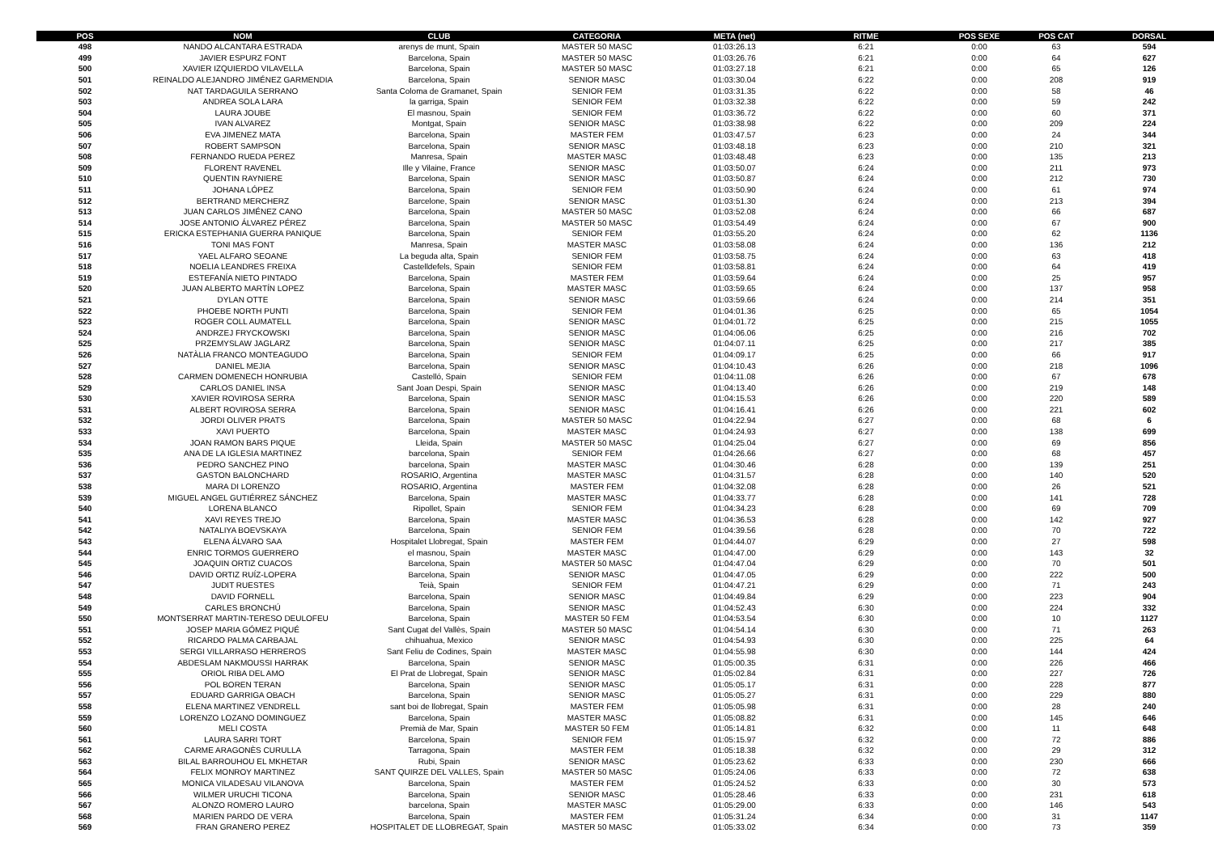| POS | NOM | CLUB | CATEGORIA | META (net) | RITME | POS SEXE | POS CAT | DORSAL |
| --- | --- | --- | --- | --- | --- | --- | --- | --- |
| 498 | NANDO ALCANTARA ESTRADA | arenys de munt, Spain | MASTER 50 MASC | 01:03:26.13 | 6:21 | 0:00 | 63 | 594 |
| 499 | JAVIER ESPURZ FONT | Barcelona, Spain | MASTER 50 MASC | 01:03:26.76 | 6:21 | 0:00 | 64 | 627 |
| 500 | XAVIER IZQUIERDO VILAVELLA | Barcelona, Spain | MASTER 50 MASC | 01:03:27.18 | 6:21 | 0:00 | 65 | 126 |
| 501 | REINALDO ALEJANDRO JIMÉNEZ GARMENDIA | Barcelona, Spain | SENIOR MASC | 01:03:30.04 | 6:22 | 0:00 | 208 | 919 |
| 502 | NAT TARDAGUILA SERRANO | Santa Coloma de Gramanet, Spain | SENIOR FEM | 01:03:31.35 | 6:22 | 0:00 | 58 | 46 |
| 503 | ANDREA SOLA LARA | la garriga, Spain | SENIOR FEM | 01:03:32.38 | 6:22 | 0:00 | 59 | 242 |
| 504 | LAURA JOUBE | El masnou, Spain | SENIOR FEM | 01:03:36.72 | 6:22 | 0:00 | 60 | 371 |
| 505 | IVAN ALVAREZ | Montgat, Spain | SENIOR MASC | 01:03:38.98 | 6:22 | 0:00 | 209 | 224 |
| 506 | EVA JIMENEZ MATA | Barcelona, Spain | MASTER FEM | 01:03:47.57 | 6:23 | 0:00 | 24 | 344 |
| 507 | ROBERT SAMPSON | Barcelona, Spain | SENIOR MASC | 01:03:48.18 | 6:23 | 0:00 | 210 | 321 |
| 508 | FERNANDO RUEDA PEREZ | Manresa, Spain | MASTER MASC | 01:03:48.48 | 6:23 | 0:00 | 135 | 213 |
| 509 | FLORENT RAVENEL | Ille y Vilaine, France | SENIOR MASC | 01:03:50.07 | 6:24 | 0:00 | 211 | 973 |
| 510 | QUENTIN RAYNIERE | Barcelona, Spain | SENIOR MASC | 01:03:50.87 | 6:24 | 0:00 | 212 | 730 |
| 511 | JOHANA LÓPEZ | Barcelona, Spain | SENIOR FEM | 01:03:50.90 | 6:24 | 0:00 | 61 | 974 |
| 512 | BERTRAND MERCHERZ | Barcelone, Spain | SENIOR MASC | 01:03:51.30 | 6:24 | 0:00 | 213 | 394 |
| 513 | JUAN CARLOS JIMÉNEZ CANO | Barcelona, Spain | MASTER 50 MASC | 01:03:52.08 | 6:24 | 0:00 | 66 | 687 |
| 514 | JOSE ANTONIO ÁLVAREZ PÉREZ | Barcelona, Spain | MASTER 50 MASC | 01:03:54.49 | 6:24 | 0:00 | 67 | 900 |
| 515 | ERICKA ESTEPHANIA GUERRA PANIQUE | Barcelona, Spain | SENIOR FEM | 01:03:55.20 | 6:24 | 0:00 | 62 | 1136 |
| 516 | TONI MAS FONT | Manresa, Spain | MASTER MASC | 01:03:58.08 | 6:24 | 0:00 | 136 | 212 |
| 517 | YAEL ALFARO SEOANE | La beguda alta, Spain | SENIOR FEM | 01:03:58.75 | 6:24 | 0:00 | 63 | 418 |
| 518 | NOELIA LEANDRES FREIXA | Castelldefels, Spain | SENIOR FEM | 01:03:58.81 | 6:24 | 0:00 | 64 | 419 |
| 519 | ESTEFANÍA NIETO PINTADO | Barcelona, Spain | MASTER FEM | 01:03:59.64 | 6:24 | 0:00 | 25 | 957 |
| 520 | JUAN ALBERTO MARTÍN LOPEZ | Barcelona, Spain | MASTER MASC | 01:03:59.65 | 6:24 | 0:00 | 137 | 958 |
| 521 | DYLAN OTTE | Barcelona, Spain | SENIOR MASC | 01:03:59.66 | 6:24 | 0:00 | 214 | 351 |
| 522 | PHOEBE NORTH PUNTI | Barcelona, Spain | SENIOR FEM | 01:04:01.36 | 6:25 | 0:00 | 65 | 1054 |
| 523 | ROGER COLL AUMATELL | Barcelona, Spain | SENIOR MASC | 01:04:01.72 | 6:25 | 0:00 | 215 | 1055 |
| 524 | ANDRZEJ FRYCKOWSKI | Barcelona, Spain | SENIOR MASC | 01:04:06.06 | 6:25 | 0:00 | 216 | 702 |
| 525 | PRZEMYSLAW JAGLARZ | Barcelona, Spain | SENIOR MASC | 01:04:07.11 | 6:25 | 0:00 | 217 | 385 |
| 526 | NATÀLIA FRANCO MONTEAGUDO | Barcelona, Spain | SENIOR FEM | 01:04:09.17 | 6:25 | 0:00 | 66 | 917 |
| 527 | DANIEL MEJIA | Barcelona, Spain | SENIOR MASC | 01:04:10.43 | 6:26 | 0:00 | 218 | 1096 |
| 528 | CARMEN DOMENECH HONRUBIA | Castelló, Spain | SENIOR FEM | 01:04:11.08 | 6:26 | 0:00 | 67 | 678 |
| 529 | CARLOS DANIEL INSA | Sant Joan Despi, Spain | SENIOR MASC | 01:04:13.40 | 6:26 | 0:00 | 219 | 148 |
| 530 | XAVIER ROVIROSA SERRA | Barcelona, Spain | SENIOR MASC | 01:04:15.53 | 6:26 | 0:00 | 220 | 589 |
| 531 | ALBERT ROVIROSA SERRA | Barcelona, Spain | SENIOR MASC | 01:04:16.41 | 6:26 | 0:00 | 221 | 602 |
| 532 | JORDI OLIVER PRATS | Barcelona, Spain | MASTER 50 MASC | 01:04:22.94 | 6:27 | 0:00 | 68 | 6 |
| 533 | XAVI PUERTO | Barcelona, Spain | MASTER MASC | 01:04:24.93 | 6:27 | 0:00 | 138 | 699 |
| 534 | JOAN RAMON BARS PIQUE | Lleida, Spain | MASTER 50 MASC | 01:04:25.04 | 6:27 | 0:00 | 69 | 856 |
| 535 | ANA DE LA IGLESIA MARTINEZ | barcelona, Spain | SENIOR FEM | 01:04:26.66 | 6:27 | 0:00 | 68 | 457 |
| 536 | PEDRO SANCHEZ PINO | barcelona, Spain | MASTER MASC | 01:04:30.46 | 6:28 | 0:00 | 139 | 251 |
| 537 | GASTON BALONCHARD | ROSARIO, Argentina | MASTER MASC | 01:04:31.57 | 6:28 | 0:00 | 140 | 520 |
| 538 | MARA DI LORENZO | ROSARIO, Argentina | MASTER FEM | 01:04:32.08 | 6:28 | 0:00 | 26 | 521 |
| 539 | MIGUEL ANGEL GUTIÉRREZ SÁNCHEZ | Barcelona, Spain | MASTER MASC | 01:04:33.77 | 6:28 | 0:00 | 141 | 728 |
| 540 | LORENA BLANCO | Ripollet, Spain | SENIOR FEM | 01:04:34.23 | 6:28 | 0:00 | 69 | 709 |
| 541 | XAVI REYES TREJO | Barcelona, Spain | MASTER MASC | 01:04:36.53 | 6:28 | 0:00 | 142 | 927 |
| 542 | NATALIYA BOEVSKAYA | Barcelona, Spain | SENIOR FEM | 01:04:39.56 | 6:28 | 0:00 | 70 | 722 |
| 543 | ELENA ÁLVARO SAA | Hospitalet Llobregat, Spain | MASTER FEM | 01:04:44.07 | 6:29 | 0:00 | 27 | 598 |
| 544 | ENRIC TORMOS GUERRERO | el masnou, Spain | MASTER MASC | 01:04:47.00 | 6:29 | 0:00 | 143 | 32 |
| 545 | JOAQUIN ORTIZ CUACOS | Barcelona, Spain | MASTER 50 MASC | 01:04:47.04 | 6:29 | 0:00 | 70 | 501 |
| 546 | DAVID ORTIZ RUÍZ-LOPERA | Barcelona, Spain | SENIOR MASC | 01:04:47.05 | 6:29 | 0:00 | 222 | 500 |
| 547 | JUDIT RUESTES | Teià, Spain | SENIOR FEM | 01:04:47.21 | 6:29 | 0:00 | 71 | 243 |
| 548 | DAVID FORNELL | Barcelona, Spain | SENIOR MASC | 01:04:49.84 | 6:29 | 0:00 | 223 | 904 |
| 549 | CARLES BRONCHÚ | Barcelona, Spain | SENIOR MASC | 01:04:52.43 | 6:30 | 0:00 | 224 | 332 |
| 550 | MONTSERRAT MARTIN-TERESO DEULOFEU | Barcelona, Spain | MASTER 50 FEM | 01:04:53.54 | 6:30 | 0:00 | 10 | 1127 |
| 551 | JOSEP MARIA GÓMEZ PIQUÉ | Sant Cugat del Vallès, Spain | MASTER 50 MASC | 01:04:54.14 | 6:30 | 0:00 | 71 | 263 |
| 552 | RICARDO PALMA CARBAJAL | chihuahua, Mexico | SENIOR MASC | 01:04:54.93 | 6:30 | 0:00 | 225 | 64 |
| 553 | SERGI VILLARRASO HERREROS | Sant Feliu de Codines, Spain | MASTER MASC | 01:04:55.98 | 6:30 | 0:00 | 144 | 424 |
| 554 | ABDESLAM NAKMOUSSI HARRAK | Barcelona, Spain | SENIOR MASC | 01:05:00.35 | 6:31 | 0:00 | 226 | 466 |
| 555 | ORIOL RIBA DEL AMO | El Prat de Llobregat, Spain | SENIOR MASC | 01:05:02.84 | 6:31 | 0:00 | 227 | 726 |
| 556 | POL BOREN TERAN | Barcelona, Spain | SENIOR MASC | 01:05:05.17 | 6:31 | 0:00 | 228 | 877 |
| 557 | EDUARD GARRIGA OBACH | Barcelona, Spain | SENIOR MASC | 01:05:05.27 | 6:31 | 0:00 | 229 | 880 |
| 558 | ELENA MARTINEZ VENDRELL | sant boi de llobregat, Spain | MASTER FEM | 01:05:05.98 | 6:31 | 0:00 | 28 | 240 |
| 559 | LORENZO LOZANO DOMINGUEZ | Barcelona, Spain | MASTER MASC | 01:05:08.82 | 6:31 | 0:00 | 145 | 646 |
| 560 | MELI COSTA | Premià de Mar, Spain | MASTER 50 FEM | 01:05:14.81 | 6:32 | 0:00 | 11 | 648 |
| 561 | LAURA SARRI TORT | Barcelona, Spain | SENIOR FEM | 01:05:15.97 | 6:32 | 0:00 | 72 | 886 |
| 562 | CARME ARAGONÈS CURULLA | Tarragona, Spain | MASTER FEM | 01:05:18.38 | 6:32 | 0:00 | 29 | 312 |
| 563 | BILAL BARROUHOU EL MKHETAR | Rubi, Spain | SENIOR MASC | 01:05:23.62 | 6:33 | 0:00 | 230 | 666 |
| 564 | FELIX MONROY MARTINEZ | SANT QUIRZE DEL VALLES, Spain | MASTER 50 MASC | 01:05:24.06 | 6:33 | 0:00 | 72 | 638 |
| 565 | MONICA VILADESAU VILANOVA | Barcelona, Spain | MASTER FEM | 01:05:24.52 | 6:33 | 0:00 | 30 | 573 |
| 566 | WILMER URUCHI TICONA | Barcelona, Spain | SENIOR MASC | 01:05:28.46 | 6:33 | 0:00 | 231 | 618 |
| 567 | ALONZO ROMERO LAURO | barcelona, Spain | MASTER MASC | 01:05:29.00 | 6:33 | 0:00 | 146 | 543 |
| 568 | MARIEN PARDO DE VERA | Barcelona, Spain | MASTER FEM | 01:05:31.24 | 6:34 | 0:00 | 31 | 1147 |
| 569 | FRAN GRANERO PEREZ | HOSPITALET DE LLOBREGAT, Spain | MASTER 50 MASC | 01:05:33.02 | 6:34 | 0:00 | 73 | 359 |